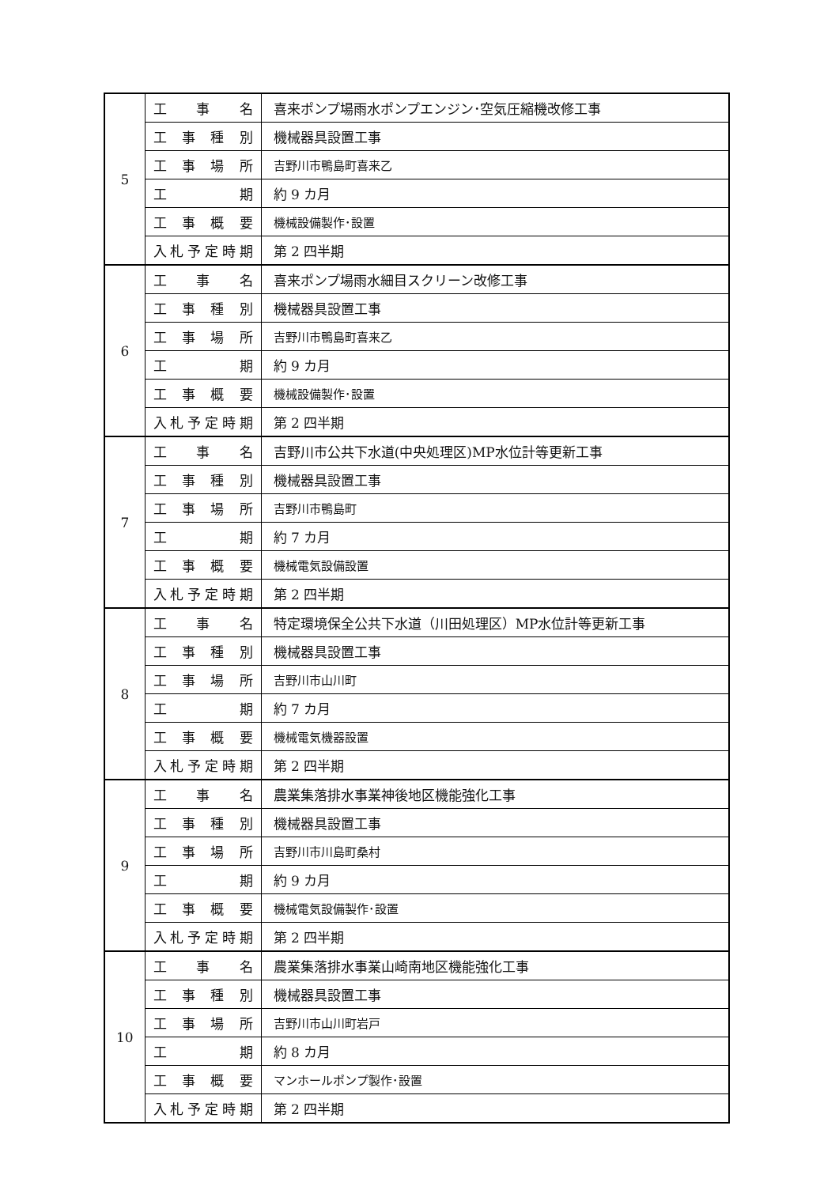| 5 | 工 事 名 | 喜来ポンプ場雨水ポンプエンジン･空気圧縮機改修工事 |
| | 工事種別 | 機械器具設置工事 |
| | 工事場所 | 吉野川市鴨島町喜来乙 |
| | 工 期 | 約 9 カ月 |
| | 工事概要 | 機械設備製作･設置 |
| | 入札予定時期 | 第 2 四半期 |
| 6 | 工 事 名 | 喜来ポンプ場雨水細目スクリーン改修工事 |
| | 工事種別 | 機械器具設置工事 |
| | 工事場所 | 吉野川市鴨島町喜来乙 |
| | 工 期 | 約 9 カ月 |
| | 工事概要 | 機械設備製作･設置 |
| | 入札予定時期 | 第 2 四半期 |
| 7 | 工 事 名 | 吉野川市公共下水道(中央処理区)MP水位計等更新工事 |
| | 工事種別 | 機械器具設置工事 |
| | 工事場所 | 吉野川市鴨島町 |
| | 工 期 | 約 7 カ月 |
| | 工事概要 | 機械電気設備設置 |
| | 入札予定時期 | 第 2 四半期 |
| 8 | 工 事 名 | 特定環境保全公共下水道（川田処理区）MP水位計等更新工事 |
| | 工事種別 | 機械器具設置工事 |
| | 工事場所 | 吉野川市山川町 |
| | 工 期 | 約 7 カ月 |
| | 工事概要 | 機械電気機器設置 |
| | 入札予定時期 | 第 2 四半期 |
| 9 | 工 事 名 | 農業集落排水事業神後地区機能強化工事 |
| | 工事種別 | 機械器具設置工事 |
| | 工事場所 | 吉野川市川島町桑村 |
| | 工 期 | 約 9 カ月 |
| | 工事概要 | 機械電気設備製作･設置 |
| | 入札予定時期 | 第 2 四半期 |
| 10 | 工 事 名 | 農業集落排水事業山崎南地区機能強化工事 |
| | 工事種別 | 機械器具設置工事 |
| | 工事場所 | 吉野川市山川町岩戸 |
| | 工 期 | 約 8 カ月 |
| | 工事概要 | マンホールポンプ製作･設置 |
| | 入札予定時期 | 第 2 四半期 |